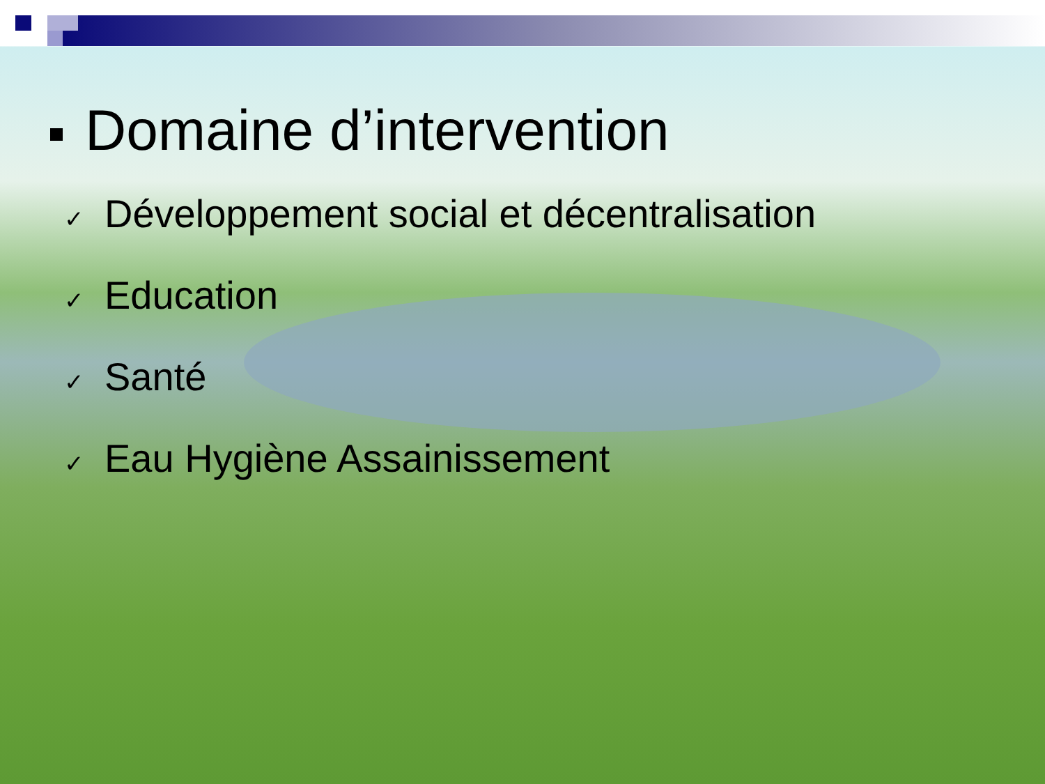Domaine d’intervention
✓ Développement social et décentralisation
✓ Education
✓ Santé
✓ Eau Hygiène Assainissement